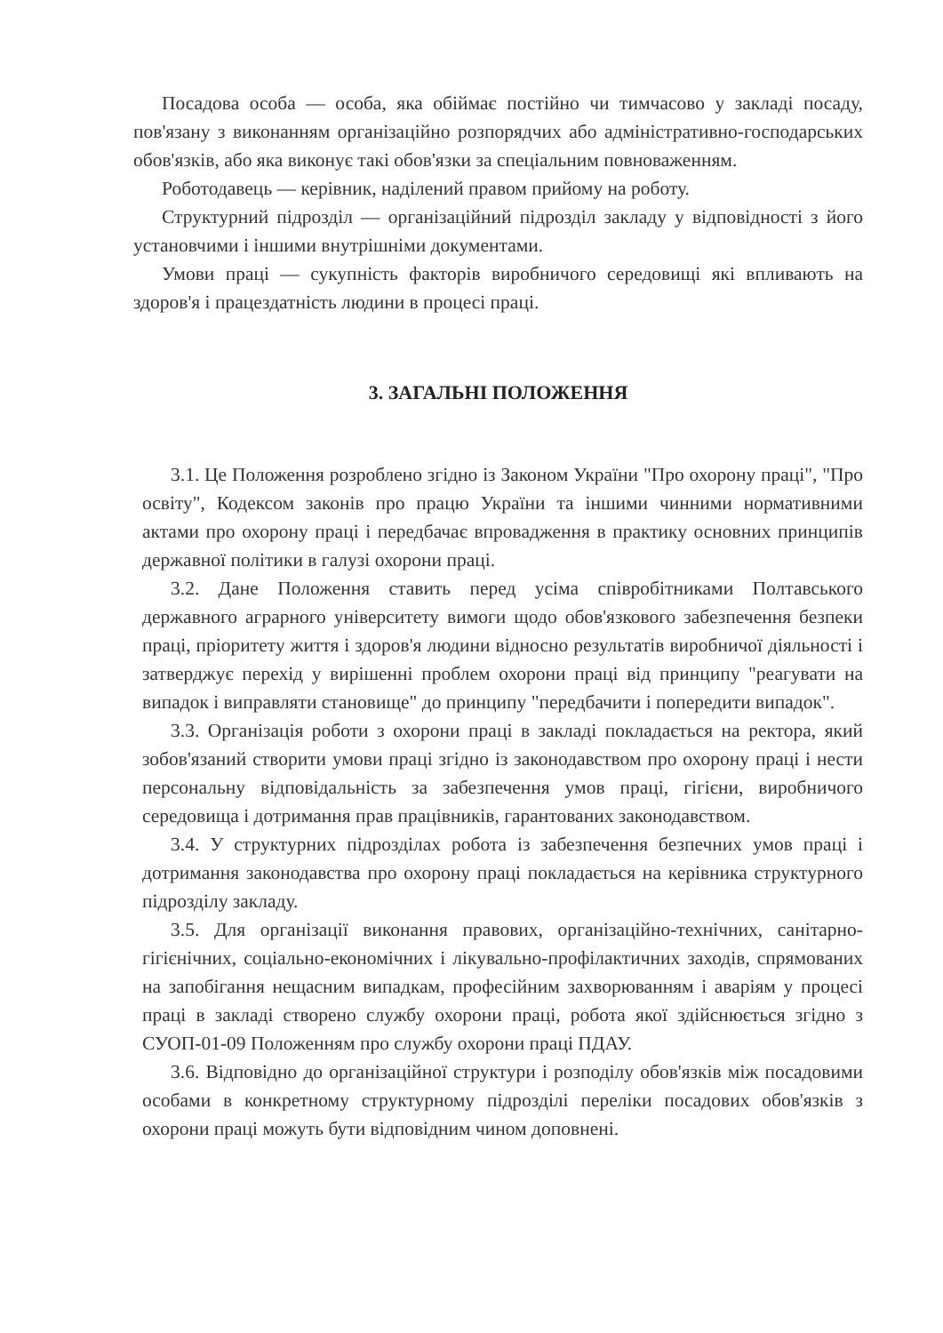Посадова особа — особа, яка обіймає постійно чи тимчасово у закладі посаду, пов'язану з виконанням організаційно розпорядчих або адміністративно-господарських обов'язків, або яка виконує такі обов'язки за спеціальним повноваженням.
Роботодавець — керівник, наділений правом прийому на роботу.
Структурний підрозділ — організаційний підрозділ закладу у відповідності з його установчими і іншими внутрішніми документами.
Умови праці — сукупність факторів виробничого середовищі які впливають на здоров'я і працездатність людини в процесі праці.
3. ЗАГАЛЬНІ ПОЛОЖЕННЯ
3.1. Це Положення розроблено згідно із Законом України "Про охорону праці", "Про освіту", Кодексом законів про працю України та іншими чинними нормативними актами про охорону праці і передбачає впровадження в практику основних принципів державної політики в галузі охорони праці.
3.2. Дане Положення ставить перед усіма співробітниками Полтавського державного аграрного університету вимоги щодо обов'язкового забезпечення безпеки праці, пріоритету життя і здоров'я людини відносно результатів виробничої діяльності і затверджує перехід у вирішенні проблем охорони праці від принципу "реагувати на випадок і виправляти становище" до принципу "передбачити і попередити випадок".
3.3. Організація роботи з охорони праці в закладі покладається на ректора, який зобов'язаний створити умови праці згідно із законодавством про охорону праці і нести персональну відповідальність за забезпечення умов праці, гігієни, виробничого середовища і дотримання прав працівників, гарантованих законодавством.
3.4. У структурних підрозділах робота із забезпечення безпечних умов праці і дотримання законодавства про охорону праці покладається на керівника структурного підрозділу закладу.
3.5. Для організації виконання правових, організаційно-технічних, санітарно-гігієнічних, соціально-економічних і лікувально-профілактичних заходів, спрямованих на запобігання нещасним випадкам, професійним захворюванням і аваріям у процесі праці в закладі створено службу охорони праці, робота якої здійснюється згідно з СУОП-01-09 Положенням про службу охорони праці ПДАУ.
3.6. Відповідно до організаційної структури і розподілу обов'язків між посадовими особами в конкретному структурному підрозділі переліки посадових обов'язків з охорони праці можуть бути відповідним чином доповнені.